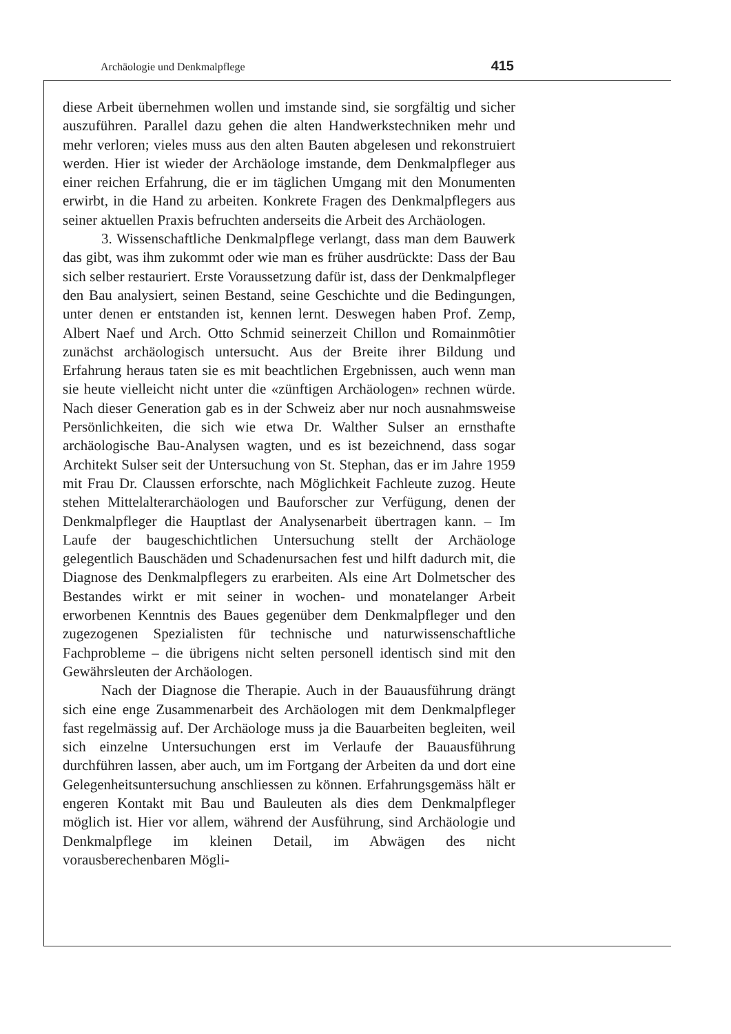Archäologie und Denkmalpflege 415
diese Arbeit übernehmen wollen und imstande sind, sie sorgfältig und sicher auszuführen. Parallel dazu gehen die alten Handwerkstechniken mehr und mehr verloren; vieles muss aus den alten Bauten abgelesen und rekonstruiert werden. Hier ist wieder der Archäologe imstande, dem Denkmalpfleger aus einer reichen Erfahrung, die er im täglichen Umgang mit den Monumenten erwirbt, in die Hand zu arbeiten. Konkrete Fragen des Denkmalpflegers aus seiner aktuellen Praxis befruchten anderseits die Arbeit des Archäologen.
3. Wissenschaftliche Denkmalpflege verlangt, dass man dem Bauwerk das gibt, was ihm zukommt oder wie man es früher ausdrückte: Dass der Bau sich selber restauriert. Erste Voraussetzung dafür ist, dass der Denkmalpfleger den Bau analysiert, seinen Bestand, seine Geschichte und die Bedingungen, unter denen er entstanden ist, kennen lernt. Deswegen haben Prof. Zemp, Albert Naef und Arch. Otto Schmid seinerzeit Chillon und Romainmôtier zunächst archäologisch untersucht. Aus der Breite ihrer Bildung und Erfahrung heraus taten sie es mit beachtlichen Ergebnissen, auch wenn man sie heute vielleicht nicht unter die «zünftigen Archäologen» rechnen würde. Nach dieser Generation gab es in der Schweiz aber nur noch ausnahmsweise Persönlichkeiten, die sich wie etwa Dr. Walther Sulser an ernsthafte archäologische Bau-Analysen wagten, und es ist bezeichnend, dass sogar Architekt Sulser seit der Untersuchung von St. Stephan, das er im Jahre 1959 mit Frau Dr. Claussen erforschte, nach Möglichkeit Fachleute zuzog. Heute stehen Mittelalterarchäologen und Bauforscher zur Verfügung, denen der Denkmalpfleger die Hauptlast der Analysenarbeit übertragen kann. – Im Laufe der baugeschichtlichen Untersuchung stellt der Archäologe gelegentlich Bauschäden und Schadenursachen fest und hilft dadurch mit, die Diagnose des Denkmalpflegers zu erarbeiten. Als eine Art Dolmetscher des Bestandes wirkt er mit seiner in wochen- und monatelanger Arbeit erworbenen Kenntnis des Baues gegenüber dem Denkmalpfleger und den zugezogenen Spezialisten für technische und naturwissenschaftliche Fachprobleme – die übrigens nicht selten personell identisch sind mit den Gewährsleuten der Archäologen.
Nach der Diagnose die Therapie. Auch in der Bauausführung drängt sich eine enge Zusammenarbeit des Archäologen mit dem Denkmalpfleger fast regelmässig auf. Der Archäologe muss ja die Bauarbeiten begleiten, weil sich einzelne Untersuchungen erst im Verlaufe der Bauausführung durchführen lassen, aber auch, um im Fortgang der Arbeiten da und dort eine Gelegenheitsuntersuchung anschliessen zu können. Erfahrungsgemäss hält er engeren Kontakt mit Bau und Bauleuten als dies dem Denkmalpfleger möglich ist. Hier vor allem, während der Ausführung, sind Archäologie und Denkmalpflege im kleinen Detail, im Abwägen des nicht vorausberechenbaren Mögli-